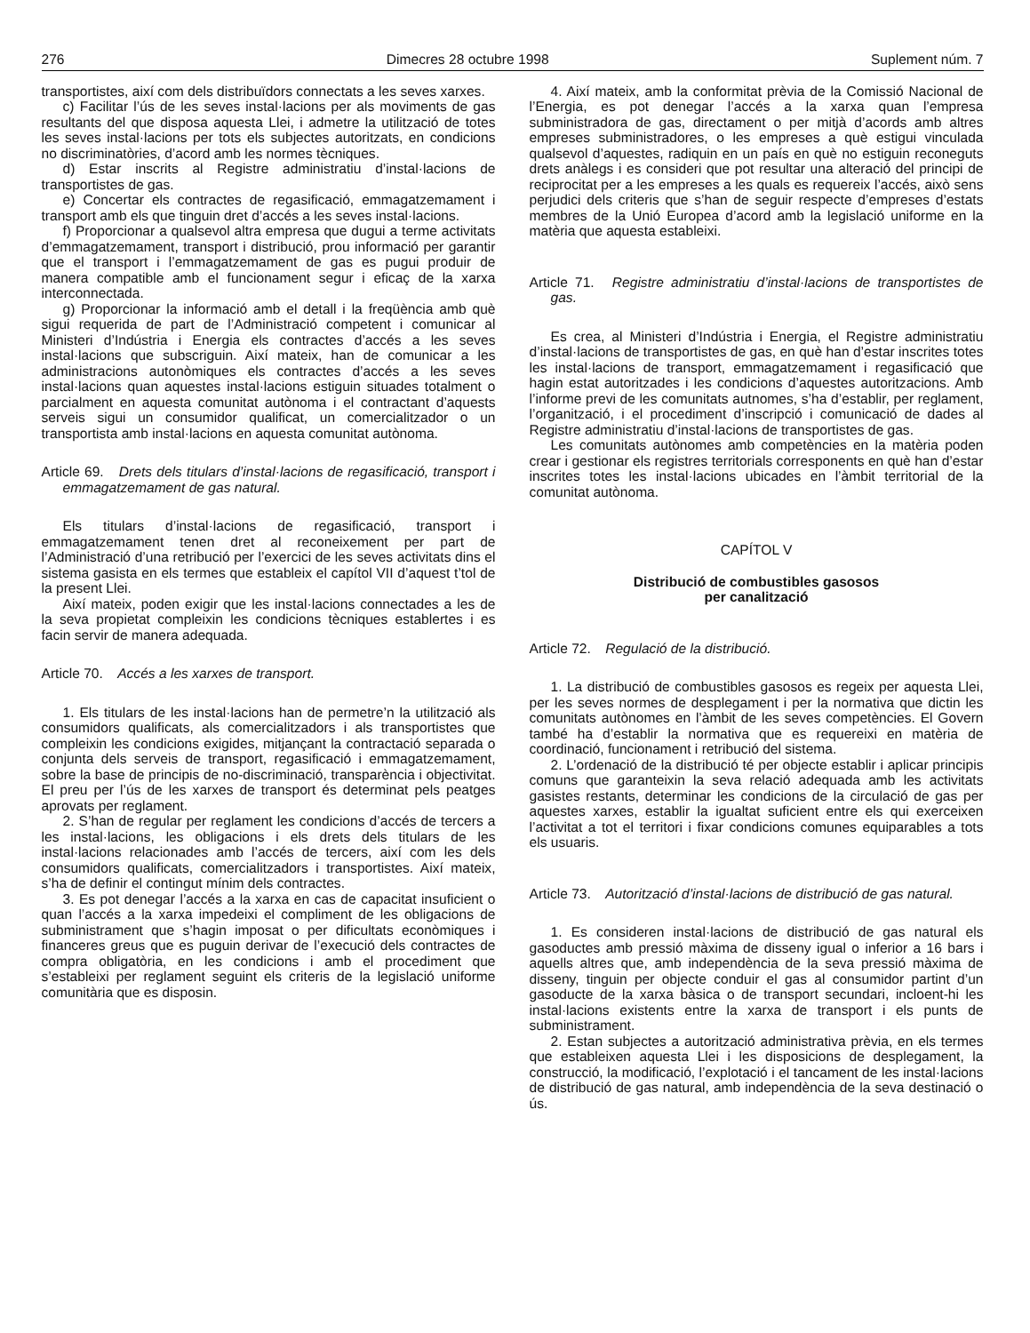276 Dimecres 28 octubre 1998 Suplement núm. 7
transportistes, així com dels distribuïdors connectats a les seves xarxes.
c) Facilitar l’ús de les seves instal·lacions per als moviments de gas resultants del que disposa aquesta Llei, i admetre la utilització de totes les seves instal·lacions per tots els subjectes autoritzats, en condicions no discriminatòries, d’acord amb les normes tècniques.
d) Estar inscrits al Registre administratiu d’instal·lacions de transportistes de gas.
e) Concertar els contractes de regasificació, emmagatzemament i transport amb els que tinguin dret d’accés a les seves instal·lacions.
f) Proporcionar a qualsevol altra empresa que dugui a terme activitats d’emmagatzemament, transport i distribució, prou informació per garantir que el transport i l’emmagatzemament de gas es pugui produir de manera compatible amb el funcionament segur i eficaç de la xarxa interconnectada.
g) Proporcionar la informació amb el detall i la freqüència amb què sigui requerida de part de l’Administració competent i comunicar al Ministeri d’Indústria i Energia els contractes d’accés a les seves instal·lacions que subscriguin. Així mateix, han de comunicar a les administracions autonòmiques els contractes d’accés a les seves instal·lacions quan aquestes instal·lacions estiguin situades totalment o parcialment en aquesta comunitat autònoma i el contractant d’aquests serveis sigui un consumidor qualificat, un comercialitzador o un transportista amb instal·lacions en aquesta comunitat autònoma.
Article 69. Drets dels titulars d’instal·lacions de regasificació, transport i emmagatzemament de gas natural.
Els titulars d’instal·lacions de regasificació, transport i emmagatzemament tenen dret al reconeixement per part de l’Administració d’una retribució per l’exercici de les seves activitats dins el sistema gasista en els termes que estableix el capítol VII d’aquest t’tol de la present Llei.
Així mateix, poden exigir que les instal·lacions connectades a les de la seva propietat compleixin les condicions tècniques establertes i es facin servir de manera adequada.
Article 70. Accés a les xarxes de transport.
1. Els titulars de les instal·lacions han de permetre’n la utilització als consumidors qualificats, als comercialitzadors i als transportistes que compleixin les condicions exigides, mitjançant la contractació separada o conjunta dels serveis de transport, regasificació i emmagatzemament, sobre la base de principis de no-discriminació, transparència i objectivitat. El preu per l’ús de les xarxes de transport és determinat pels peatges aprovats per reglament.
2. S’han de regular per reglament les condicions d’accés de tercers a les instal·lacions, les obligacions i els drets dels titulars de les instal·lacions relacionades amb l’accés de tercers, així com les dels consumidors qualificats, comercialitzadors i transportistes. Així mateix, s’ha de definir el contingut mínim dels contractes.
3. Es pot denegar l’accés a la xarxa en cas de capacitat insuficient o quan l’accés a la xarxa impedeixi el compliment de les obligacions de subministrament que s’hagin imposat o per dificultats econòmiques i financeres greus que es puguin derivar de l’execució dels contractes de compra obligatòria, en les condicions i amb el procediment que s’estableixi per reglament seguint els criteris de la legislació uniforme comunitària que es disposin.
4. Així mateix, amb la conformitat prèvia de la Comissió Nacional de l’Energia, es pot denegar l’accés a la xarxa quan l’empresa subministradora de gas, directament o per mitjà d’acords amb altres empreses subministradores, o les empreses a què estigui vinculada qualsevol d’aquestes, radiquin en un país en què no estiguin reconeguts drets anàlegs i es consideri que pot resultar una alteració del principi de reciprocitat per a les empreses a les quals es requereix l’accés, això sens perjudici dels criteris que s’han de seguir respecte d’empreses d’estats membres de la Unió Europea d’acord amb la legislació uniforme en la matèria que aquesta estableixi.
Article 71. Registre administratiu d’instal·lacions de transportistes de gas.
Es crea, al Ministeri d’Indústria i Energia, el Registre administratiu d’instal·lacions de transportistes de gas, en què han d’estar inscrites totes les instal·lacions de transport, emmagatzemament i regasificació que hagin estat autoritzades i les condicions d’aquestes autoritzacions. Amb l’informe previ de les comunitats autnomes, s’ha d’establir, per reglament, l’organització, i el procediment d’inscripció i comunicació de dades al Registre administratiu d’instal·lacions de transportistes de gas.
Les comunitats autònomes amb competències en la matèria poden crear i gestionar els registres territorials corresponents en què han d’estar inscrites totes les instal·lacions ubicades en l’àmbit territorial de la comunitat autònoma.
CAPÍTOL V
Distribució de combustibles gasosos
per canalització
Article 72. Regulació de la distribució.
1. La distribució de combustibles gasosos es regeix per aquesta Llei, per les seves normes de desplegament i per la normativa que dictin les comunitats autònomes en l’àmbit de les seves competències. El Govern també ha d’establir la normativa que es requereixi en matèria de coordinació, funcionament i retribució del sistema.
2. L’ordenació de la distribució té per objecte establir i aplicar principis comuns que garanteixin la seva relació adequada amb les activitats gasistes restants, determinar les condicions de la circulació de gas per aquestes xarxes, establir la igualtat suficient entre els qui exerceixen l’activitat a tot el territori i fixar condicions comunes equiparables a tots els usuaris.
Article 73. Autorització d’instal·lacions de distribució de gas natural.
1. Es consideren instal·lacions de distribució de gas natural els gasoductes amb pressió màxima de disseny igual o inferior a 16 bars i aquells altres que, amb independència de la seva pressió màxima de disseny, tinguin per objecte conduir el gas al consumidor partint d’un gasoducte de la xarxa bàsica o de transport secundari, incloent-hi les instal·lacions existents entre la xarxa de transport i els punts de subministrament.
2. Estan subjectes a autorització administrativa prèvia, en els termes que estableixen aquesta Llei i les disposicions de desplegament, la construcció, la modificació, l’explotació i el tancament de les instal·lacions de distribució de gas natural, amb independència de la seva destinació o ús.